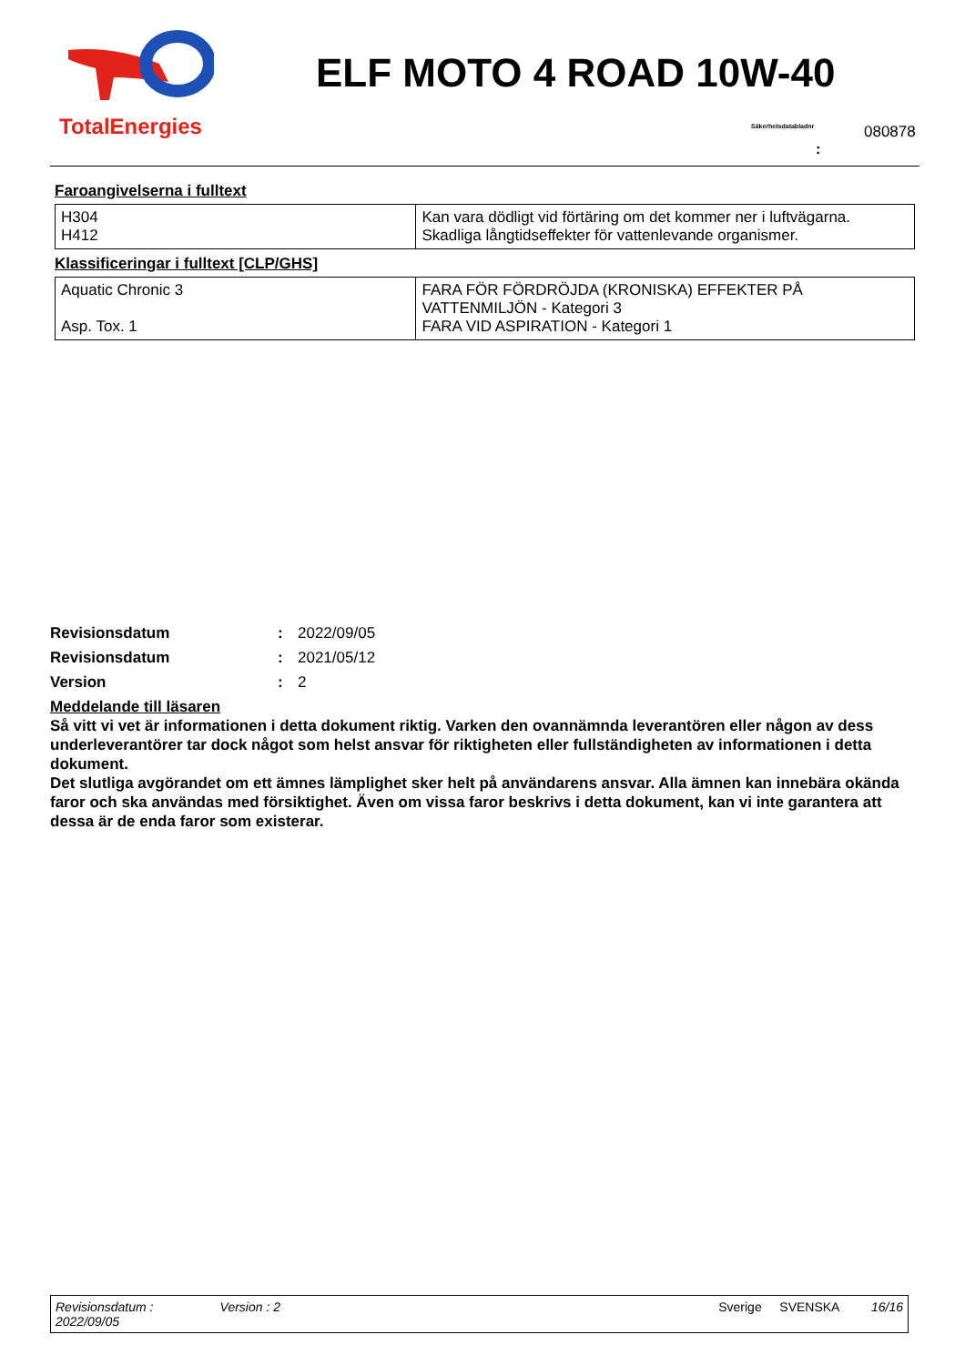TotalEnergies
ELF MOTO 4 ROAD 10W-40
Säkerhetsdatabladnr 080878
:
Faroangivelserna i fulltext
| H304 H412 | Kan vara dödligt vid förtäring om det kommer ner i luftvägarna. Skadliga långtidseffekter för vattenlevande organismer. |
Klassificeringar i fulltext [CLP/GHS]
| Aquatic Chronic 3 Asp. Tox. 1 | FARA FÖR FÖRDRÖJDA (KRONISKA) EFFEKTER PÅ VATTENMILJÖN - Kategori 3 FARA VID ASPIRATION - Kategori 1 |
Revisionsdatum: 2022/09/05
Revisionsdatum: 2021/05/12
Version: 2
Meddelande till läsaren
Så vitt vi vet är informationen i detta dokument riktig. Varken den ovannämnda leverantören eller någon av dess underleverantörer tar dock något som helst ansvar för riktigheten eller fullständigheten av informationen i detta dokument.
Det slutliga avgörandet om ett ämnes lämplighet sker helt på användarens ansvar. Alla ämnen kan innebära okända faror och ska användas med försiktighet. Även om vissa faror beskrivs i detta dokument, kan vi inte garantera att dessa är de enda faror som existerar.
Revisionsdatum :
2022/09/05
Version : 2 Sverige SVENSKA 16/16